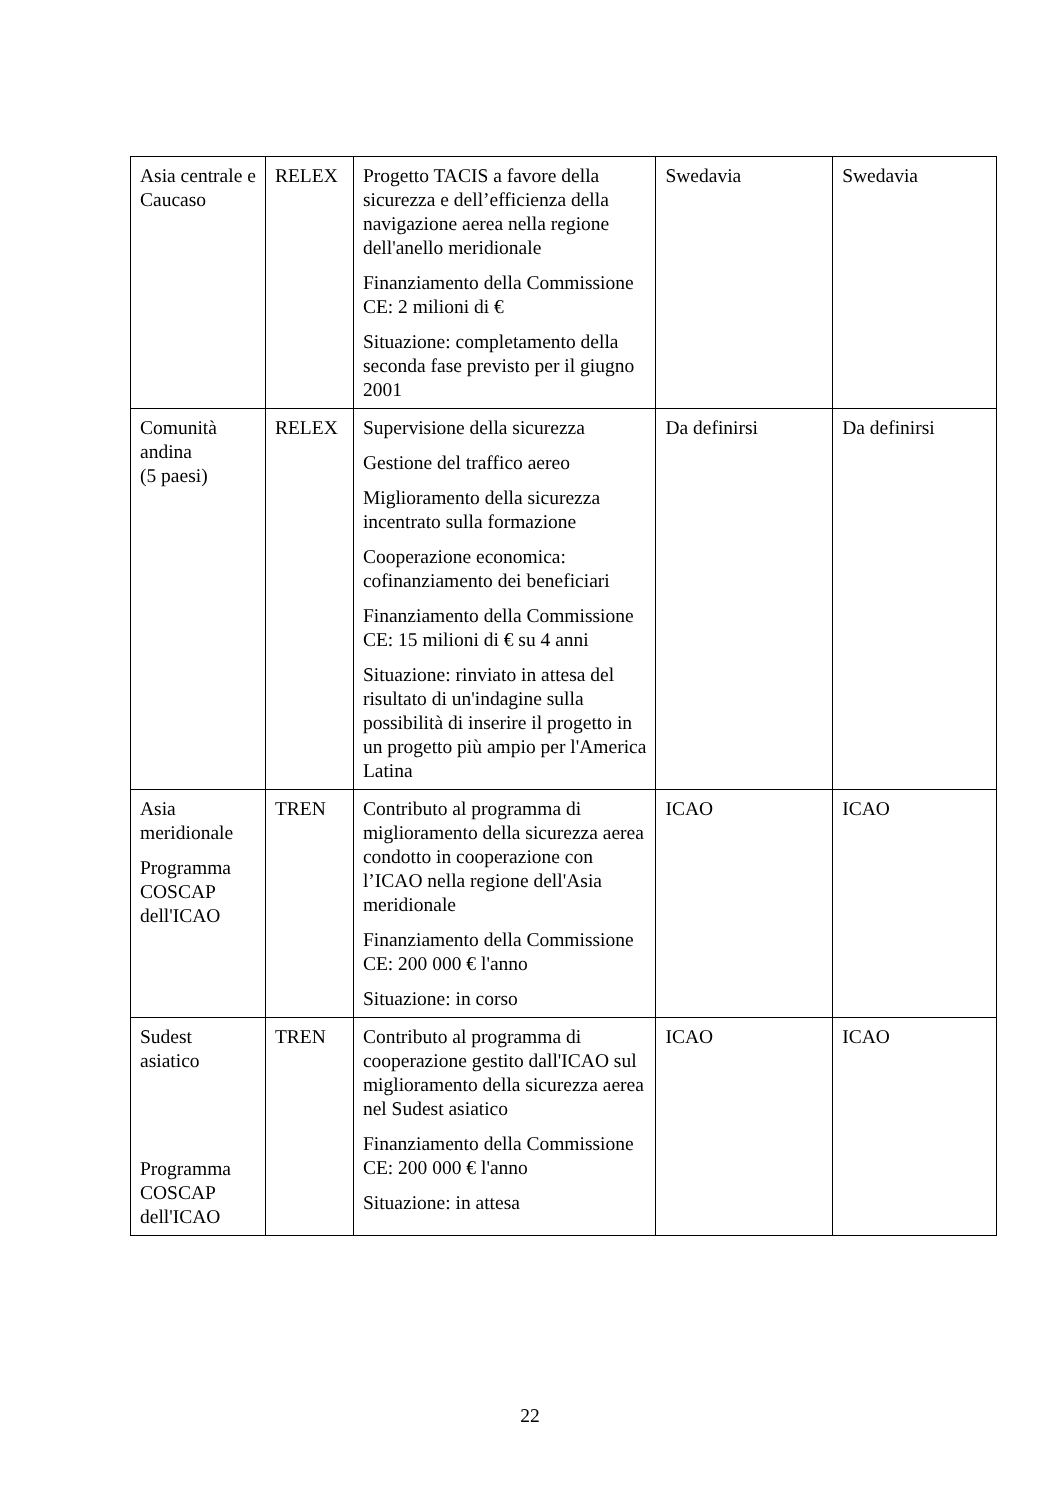| Asia centrale e Caucaso | RELEX | Progetto TACIS a favore della sicurezza e dell’efficienza della navigazione aerea nella regione dell'anello meridionale Finanziamento della Commissione CE: 2 milioni di € Situazione: completamento della seconda fase previsto per il giugno 2001 | Swedavia | Swedavia |
| Comunità andina (5 paesi) | RELEX | Supervisione della sicurezza Gestione del traffico aereo Miglioramento della sicurezza incentrato sulla formazione Cooperazione economica: cofinanziamento dei beneficiari Finanziamento della Commissione CE: 15 milioni di € su 4 anni Situazione: rinviato in attesa del risultato di un'indagine sulla possibilità di inserire il progetto in un progetto più ampio per l'America Latina | Da definirsi | Da definirsi |
| Asia meridionale Programma COSCAP dell'ICAO | TREN | Contributo al programma di miglioramento della sicurezza aerea condotto in cooperazione con l’ICAO nella regione dell'Asia meridionale Finanziamento della Commissione CE: 200 000 € l'anno Situazione: in corso | ICAO | ICAO |
| Sudest asiatico Programma COSCAP dell'ICAO | TREN | Contributo al programma di cooperazione gestito dall'ICAO sul miglioramento della sicurezza aerea nel Sudest asiatico Finanziamento della Commissione CE: 200 000 € l'anno Situazione: in attesa | ICAO | ICAO |
22